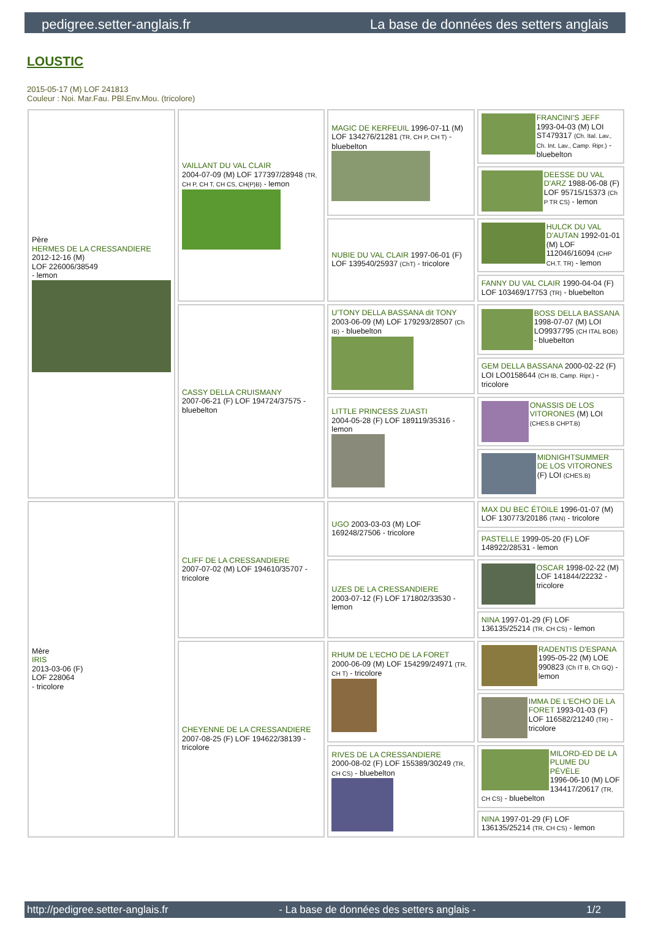pedigree.setter-anglais.fr La base de données des setters anglais
LOUSTIC
2015-05-17 (M) LOF 241813
Couleur : Noi. Mar.Fau. PBl.Env.Mou. (tricolore)
| Père HERMES DE LA CRESSANDIERE 2012-12-16 (M) LOF 226006/38549 - lemon | VAILLANT DU VAL CLAIR 2004-07-09 (M) LOF 177397/28948 (TR, CH P, CH T, CH CS, CH(P)B) - lemon | MAGIC DE KERFEUIL 1996-07-11 (M) LOF 134276/21281 (TR, CH P, CH T) - bluebelton | FRANCINI'S JEFF 1993-04-03 (M) LOI ST479317 (Ch. Ital. Lav., Ch. Int. Lav., Camp. Ripr.) - bluebelton |
| | | | DEESSE DU VAL D'ARZ 1988-06-08 (F) LOF 95715/15373 (Ch P TR CS) - lemon |
| | | NUBIE DU VAL CLAIR 1997-06-01 (F) LOF 139540/25937 (ChT) - tricolore | HULCK DU VAL D'AUTAN 1992-01-01 (M) LOF 112046/16094 (CHP CH.T. TR) - lemon |
| | | | FANNY DU VAL CLAIR 1990-04-04 (F) LOF 103469/17753 (TR) - bluebelton |
| | CASSY DELLA CRUISMANY 2007-06-21 (F) LOF 194724/37575 - bluebelton | U'TONY DELLA BASSANA dit TONY 2003-06-09 (M) LOF 179293/28507 (Ch IB) - bluebelton | BOSS DELLA BASSANA 1998-07-07 (M) LOI LO9937795 (CH ITAL BOB) - bluebelton |
| | | | GEM DELLA BASSANA 2000-02-22 (F) LOI LO0158644 (CH IB, Camp. Ripr.) - tricolore |
| | | LITTLE PRINCESS ZUASTI 2004-05-28 (F) LOF 189119/35316 - lemon | ONASSIS DE LOS VITORONES (M) LOI (CHES.B CHPT.B) |
| | | | MIDNIGHTSUMMER DE LOS VITORONES (F) LOI (CHES.B) |
| Mère IRIS 2013-03-06 (F) LOF 228064 - tricolore | CLIFF DE LA CRESSANDIERE 2007-07-02 (M) LOF 194610/35707 - tricolore | UGO 2003-03-03 (M) LOF 169248/27506 - tricolore | MAX DU BEC ÉTOILE 1996-01-07 (M) LOF 130773/20186 (TAN) - tricolore |
| | | | PASTELLE 1999-05-20 (F) LOF 148922/28531 - lemon |
| | | UZES DE LA CRESSANDIERE 2003-07-12 (F) LOF 171802/33530 - lemon | OSCAR 1998-02-22 (M) LOF 141844/22232 - tricolore |
| | | | NINA 1997-01-29 (F) LOF 136135/25214 (TR, CH CS) - lemon |
| | CHEYENNE DE LA CRESSANDIERE 2007-08-25 (F) LOF 194622/38139 - tricolore | RHUM DE L'ECHO DE LA FORET 2000-06-09 (M) LOF 154299/24971 (TR, CH T) - tricolore | RADENTIS D'ESPANA 1995-05-22 (M) LOE 990823 (Ch IT B, Ch GQ) - lemon |
| | | | IMMA DE L'ECHO DE LA FORET 1993-01-03 (F) LOF 116582/21240 (TR) - tricolore |
| | | RIVES DE LA CRESSANDIERE 2000-08-02 (F) LOF 155389/30249 (TR, CH CS) - bluebelton | MILORD-ED DE LA PLUME DU PÉVÈLE 1996-06-10 (M) LOF 134417/20617 (TR, CH CS) - bluebelton |
| | | | NINA 1997-01-29 (F) LOF 136135/25214 (TR, CH CS) - lemon |
http://pedigree.setter-anglais.fr - La base de données des setters anglais - 1/2